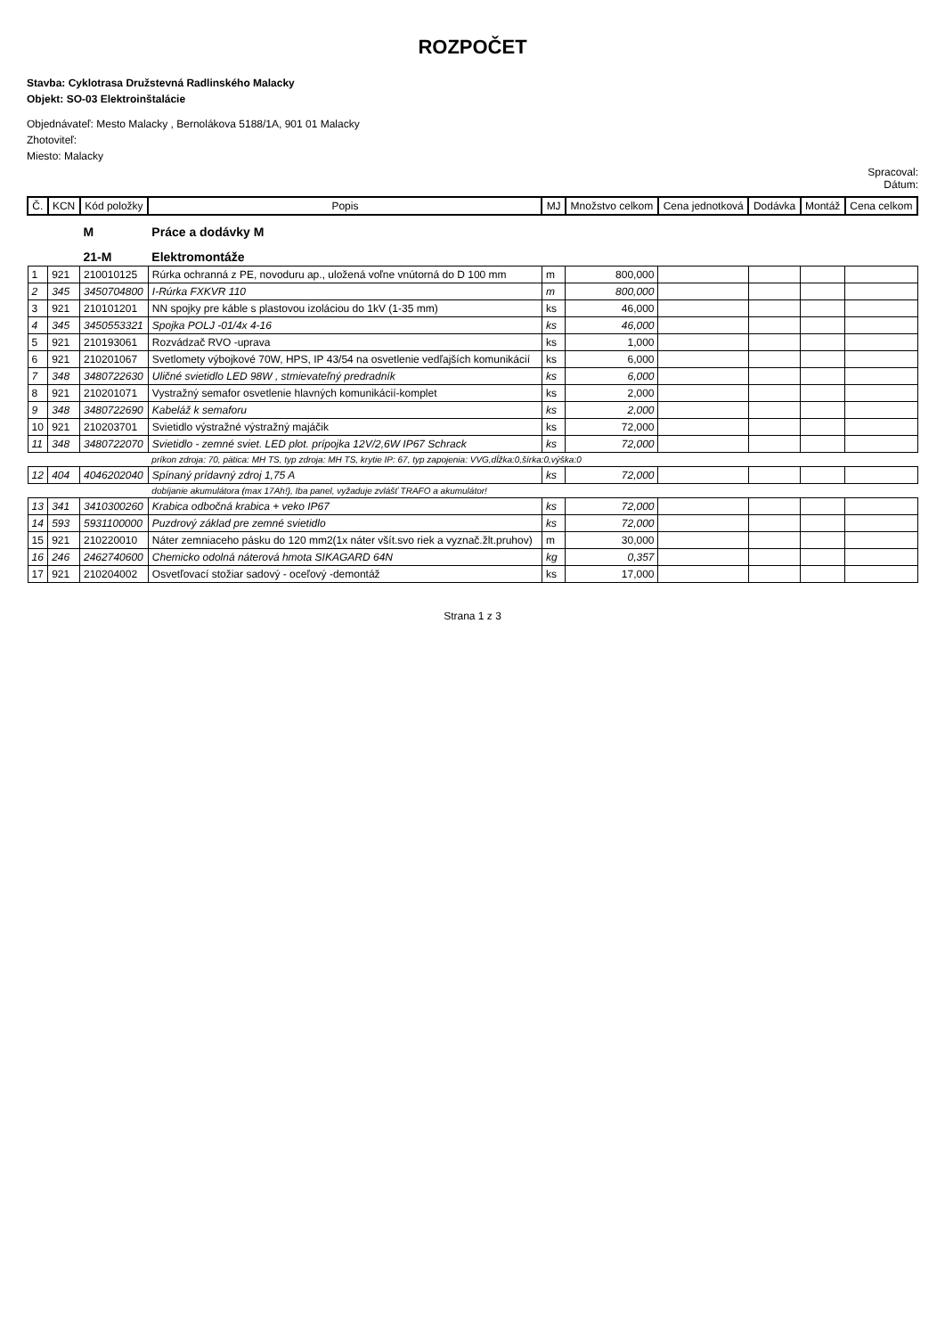ROZPOČET
Stavba: Cyklotrasa Družstevná Radlinského Malacky
Objekt: SO-03 Elektroinštalácie
Objednávateľ: Mesto Malacky , Bernolákova 5188/1A, 901 01 Malacky
Zhotoviteľ:
Miesto: Malacky
Spracoval:
Dátum:
| Č. | KCN | Kód položky | Popis | MJ | Množstvo celkom | Cena jednotková | Dodávka | Montáž | Cena celkom |
| --- | --- | --- | --- | --- | --- | --- | --- | --- | --- |
| | | M | Práce a dodávky M | | | | | | |
| | | 21-M | Elektromontáže | | | | | | |
| 1 | 921 | 210010125 | Rúrka ochranná z PE, novoduru ap., uložená voľne vnútorná do D 100 mm | m | 800,000 | | | | |
| 2 | 345 | 3450704800 | I-Rúrka FXKVR 110 | m | 800,000 | | | | |
| 3 | 921 | 210101201 | NN spojky pre káble s plastovou izoláciou do 1kV (1-35 mm) | ks | 46,000 | | | | |
| 4 | 345 | 3450553321 | Spojka POLJ -01/4x 4-16 | ks | 46,000 | | | | |
| 5 | 921 | 210193061 | Rozvádzač RVO -uprava | ks | 1,000 | | | | |
| 6 | 921 | 210201067 | Svetlomety výbojkové 70W, HPS, IP 43/54 na osvetlenie vedľajších komunikácií | ks | 6,000 | | | | |
| 7 | 348 | 3480722630 | Uličné svietidlo LED 98W , stmievateľný predradník | ks | 6,000 | | | | |
| 8 | 921 | 210201071 | Vystražný semafor osvetlenie hlavných komunikácií-komplet | ks | 2,000 | | | | |
| 9 | 348 | 3480722690 | Kabeláž k semaforu | ks | 2,000 | | | | |
| 10 | 921 | 210203701 | Svietidlo výstražné výstražný majáčik | ks | 72,000 | | | | |
| 11 | 348 | 3480722070 | Svietidlo - zemné sviet. LED plot. prípojka 12V/2,6W IP67 Schrack | ks | 72,000 | | | | |
| | | | príkon zdroja: 70, pätica: MH TS, typ zdroja: MH TS, krytie IP: 67, typ zapojenia: VVG,dĺžka:0,šírka:0,výška:0 | | | | | | |
| 12 | 404 | 4046202040 | Spínaný prídavný zdroj 1,75 A | ks | 72,000 | | | | |
| | | | dobíjanie akumulátora (max 17Ah!), Iba panel, vyžaduje zvlášť TRAFO a akumulátor! | | | | | | |
| 13 | 341 | 3410300260 | Krabica odbočná krabica + veko IP67 | ks | 72,000 | | | | |
| 14 | 593 | 5931100000 | Puzdrový základ pre zemné svietidlo | ks | 72,000 | | | | |
| 15 | 921 | 210220010 | Náter zemniaceho pásku do 120 mm2(1x náter všít.svo riek a vyznač.žlt.pruhov) | m | 30,000 | | | | |
| 16 | 246 | 2462740600 | Chemicko odolná náterová hmota SIKAGARD 64N | kg | 0,357 | | | | |
| 17 | 921 | 210204002 | Osvetľovací stožiar sadový - oceľový -demontáž | ks | 17,000 | | | | |
Strana 1 z 3